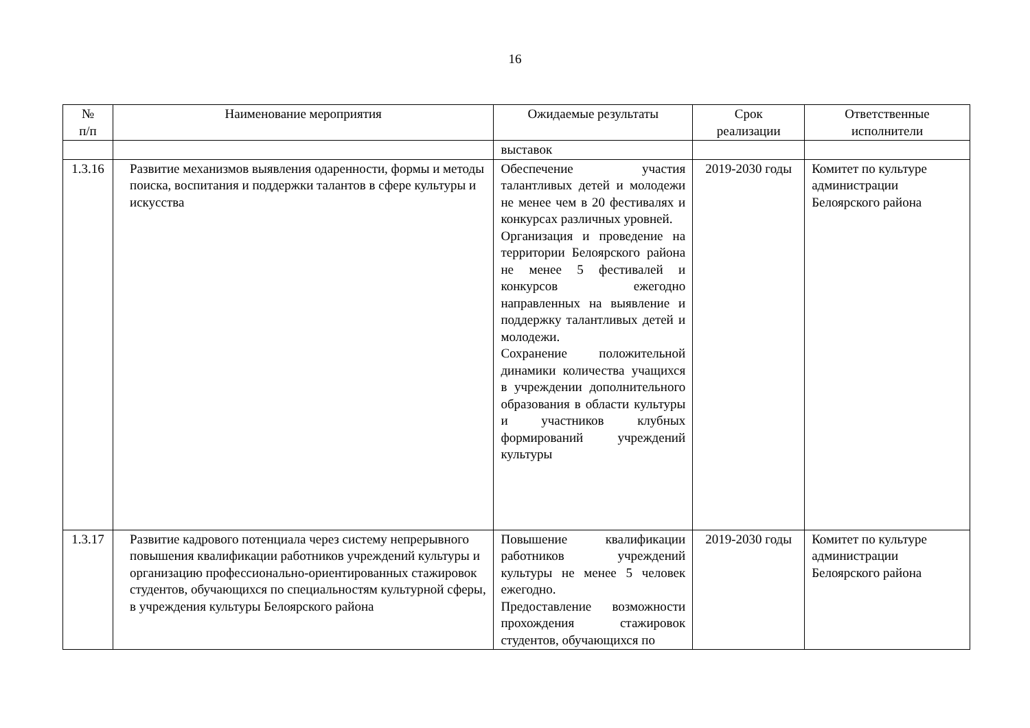16
| № п/п | Наименование мероприятия | Ожидаемые результаты | Срок реализации | Ответственные исполнители |
| --- | --- | --- | --- | --- |
| | | выставок | | |
| 1.3.16 | Развитие механизмов выявления одаренности, формы и методы поиска, воспитания и поддержки талантов в сфере культуры и искусства | Обеспечение участия талантливых детей и молодежи не менее чем в 20 фестивалях и конкурсах различных уровней. Организация и проведение на территории Белоярского района не менее 5 фестивалей и конкурсов ежегодно направленных на выявление и поддержку талантливых детей и молодежи. Сохранение положительной динамики количества учащихся в учреждении дополнительного образования в области культуры и участников клубных формирований учреждений культуры | 2019-2030 годы | Комитет по культуре администрации Белоярского района |
| 1.3.17 | Развитие кадрового потенциала через систему непрерывного повышения квалификации работников учреждений культуры и организацию профессионально-ориентированных стажировок студентов, обучающихся по специальностям культурной сферы, в учреждения культуры Белоярского района | Повышение квалификации работников учреждений культуры не менее 5 человек ежегодно. Предоставление возможности прохождения стажировок студентов, обучающихся по | 2019-2030 годы | Комитет по культуре администрации Белоярского района |